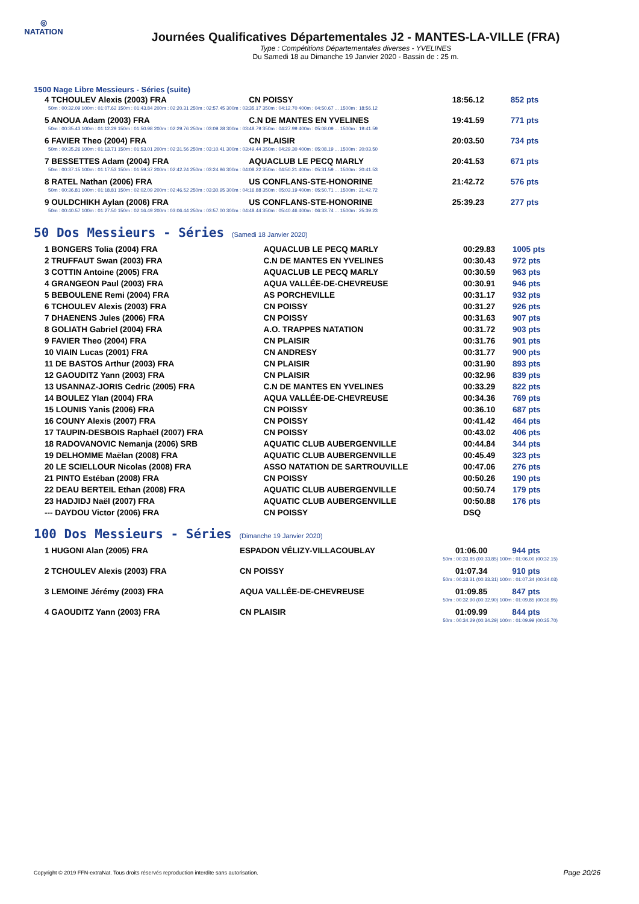◎
NATATION
Journées Qualificatives Départementales J2 - MANTES-LA-VILLE (FRA)
Type : Compétitions Départementales diverses - YVELINES
Du Samedi 18 au Dimanche 19 Janvier 2020 - Bassin de : 25 m.
1500 Nage Libre Messieurs - Séries (suite)
| 4 TCHOULEV Alexis (2003) FRA | CN POISSY | 18:56.12 | 852 pts |
| 50m : 00:32.09 100m : 01:07.62 150m : 01:43.84 200m : 02:20.31 250m : 02:57.45 300m : 03:35.17 350m : 04:12.70 400m : 04:50.67 ... 1500m : 18:56.12 | | | |
| 5 ANOUA Adam (2003) FRA | C.N DE MANTES EN YVELINES | 19:41.59 | 771 pts |
| 50m : 00:35.43 100m : 01:12.29 150m : 01:50.98 200m : 02:29.76 250m : 03:09.28 300m : 03:48.79 350m : 04:27.99 400m : 05:08.09 ... 1500m : 19:41.59 | | | |
| 6 FAVIER Theo (2004) FRA | CN PLAISIR | 20:03.50 | 734 pts |
| 50m : 00:35.26 100m : 01:13.71 150m : 01:53.01 200m : 02:31.56 250m : 03:10.41 300m : 03:49.44 350m : 04:29.30 400m : 05:08.19 ... 1500m : 20:03.50 | | | |
| 7 BESSETTES Adam (2004) FRA | AQUACLUB LE PECQ MARLY | 20:41.53 | 671 pts |
| 50m : 00:37.15 100m : 01:17.53 150m : 01:59.37 200m : 02:42.24 250m : 03:24.96 300m : 04:08.22 350m : 04:50.21 400m : 05:31.59 ... 1500m : 20:41.53 | | | |
| 8 RATEL Nathan (2006) FRA | US CONFLANS-STE-HONORINE | 21:42.72 | 576 pts |
| 50m : 00:36.81 100m : 01:18.81 150m : 02:02.09 200m : 02:46.52 250m : 03:30.95 300m : 04:16.88 350m : 05:03.19 400m : 05:50.71 ... 1500m : 21:42.72 | | | |
| 9 OULDCHIKH Aylan (2006) FRA | US CONFLANS-STE-HONORINE | 25:39.23 | 277 pts |
| 50m : 00:40.57 100m : 01:27.50 150m : 02:16.49 200m : 03:06.44 250m : 03:57.00 300m : 04:48.44 350m : 05:40.46 400m : 06:33.74 ... 1500m : 25:39.23 | | | |
50 Dos Messieurs - Séries (Samedi 18 Janvier 2020)
| 1 BONGERS Tolia (2004) FRA | AQUACLUB LE PECQ MARLY | 00:29.83 | 1005 pts |
| 2 TRUFFAUT Swan (2003) FRA | C.N DE MANTES EN YVELINES | 00:30.43 | 972 pts |
| 3 COTTIN Antoine (2005) FRA | AQUACLUB LE PECQ MARLY | 00:30.59 | 963 pts |
| 4 GRANGEON Paul (2003) FRA | AQUA VALLÉE-DE-CHEVREUSE | 00:30.91 | 946 pts |
| 5 BEBOULENE Remi (2004) FRA | AS PORCHEVILLE | 00:31.17 | 932 pts |
| 6 TCHOULEV Alexis (2003) FRA | CN POISSY | 00:31.27 | 926 pts |
| 7 DHAENENS Jules (2006) FRA | CN POISSY | 00:31.63 | 907 pts |
| 8 GOLIATH Gabriel (2004) FRA | A.O. TRAPPES NATATION | 00:31.72 | 903 pts |
| 9 FAVIER Theo (2004) FRA | CN PLAISIR | 00:31.76 | 901 pts |
| 10 VIAIN Lucas (2001) FRA | CN ANDRESY | 00:31.77 | 900 pts |
| 11 DE BASTOS Arthur (2003) FRA | CN PLAISIR | 00:31.90 | 893 pts |
| 12 GAOUDITZ Yann (2003) FRA | CN PLAISIR | 00:32.96 | 839 pts |
| 13 USANNAZ-JORIS Cedric (2005) FRA | C.N DE MANTES EN YVELINES | 00:33.29 | 822 pts |
| 14 BOULEZ Ylan (2004) FRA | AQUA VALLÉE-DE-CHEVREUSE | 00:34.36 | 769 pts |
| 15 LOUNIS Yanis (2006) FRA | CN POISSY | 00:36.10 | 687 pts |
| 16 COUNY Alexis (2007) FRA | CN POISSY | 00:41.42 | 464 pts |
| 17 TAUPIN-DESBOIS Raphaël (2007) FRA | CN POISSY | 00:43.02 | 406 pts |
| 18 RADOVANOVIC Nemanja (2006) SRB | AQUATIC CLUB AUBERGENVILLE | 00:44.84 | 344 pts |
| 19 DELHOMME Maëlan (2008) FRA | AQUATIC CLUB AUBERGENVILLE | 00:45.49 | 323 pts |
| 20 LE SCIELLOUR Nicolas (2008) FRA | ASSO NATATION DE SARTROUVILLE | 00:47.06 | 276 pts |
| 21 PINTO Estéban (2008) FRA | CN POISSY | 00:50.26 | 190 pts |
| 22 DEAU BERTEIL Ethan (2008) FRA | AQUATIC CLUB AUBERGENVILLE | 00:50.74 | 179 pts |
| 23 HADJIDJ Naël (2007) FRA | AQUATIC CLUB AUBERGENVILLE | 00:50.88 | 176 pts |
| --- DAYDOU Victor (2006) FRA | CN POISSY | DSQ | |
100 Dos Messieurs - Séries (Dimanche 19 Janvier 2020)
| 1 HUGONI Alan (2005) FRA | ESPADON VÉLIZY-VILLACOUBLAY | 01:06.00 | 944 pts |
| 50m : 00:33.85 (00:33.85) 100m : 01:06.00 (00:32.15) | | | |
| 2 TCHOULEV Alexis (2003) FRA | CN POISSY | 01:07.34 | 910 pts |
| 50m : 00:33.31 (00:33.31) 100m : 01:07.34 (00:34.03) | | | |
| 3 LEMOINE Jérémy (2003) FRA | AQUA VALLÉE-DE-CHEVREUSE | 01:09.85 | 847 pts |
| 50m : 00:32.90 (00:32.90) 100m : 01:09.85 (00:36.95) | | | |
| 4 GAOUDITZ Yann (2003) FRA | CN PLAISIR | 01:09.99 | 844 pts |
| 50m : 00:34.29 (00:34.29) 100m : 01:09.99 (00:35.70) | | | |
Copyright © 2019 FFN-extraNat. Tous droits réservés reproduction interdite sans autorisation.
Page 20/26